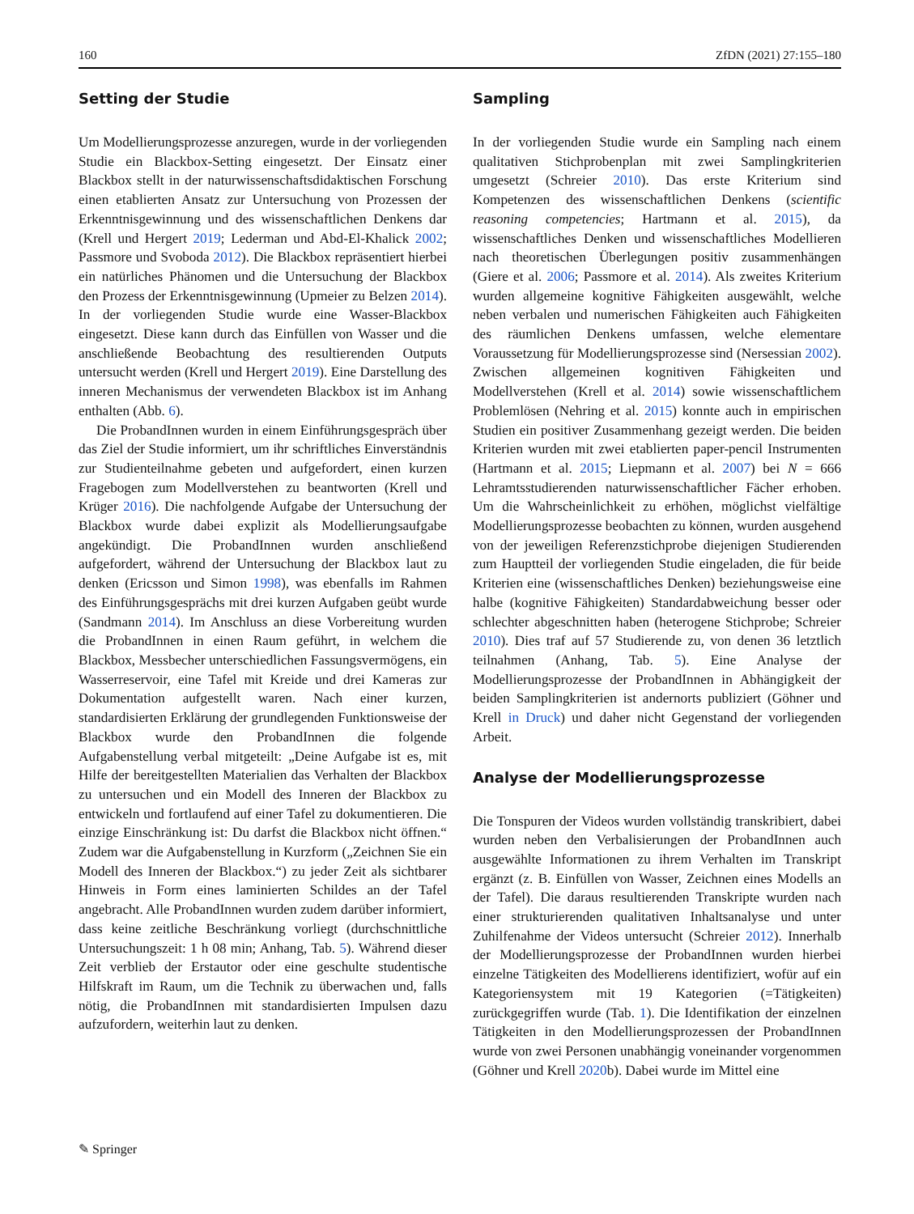160 ZfDN (2021) 27:155–180
Setting der Studie
Um Modellierungsprozesse anzuregen, wurde in der vorliegenden Studie ein Blackbox-Setting eingesetzt. Der Einsatz einer Blackbox stellt in der naturwissenschaftsdidaktischen Forschung einen etablierten Ansatz zur Untersuchung von Prozessen der Erkenntnisgewinnung und des wissenschaftlichen Denkens dar (Krell und Hergert 2019; Lederman und Abd-El-Khalick 2002; Passmore und Svoboda 2012). Die Blackbox repräsentiert hierbei ein natürliches Phänomen und die Untersuchung der Blackbox den Prozess der Erkenntnisgewinnung (Upmeier zu Belzen 2014). In der vorliegenden Studie wurde eine Wasser-Blackbox eingesetzt. Diese kann durch das Einfüllen von Wasser und die anschließende Beobachtung des resultierenden Outputs untersucht werden (Krell und Hergert 2019). Eine Darstellung des inneren Mechanismus der verwendeten Blackbox ist im Anhang enthalten (Abb. 6).
Die ProbandInnen wurden in einem Einführungsgespräch über das Ziel der Studie informiert, um ihr schriftliches Einverständnis zur Studienteilnahme gebeten und aufgefordert, einen kurzen Fragebogen zum Modellverstehen zu beantworten (Krell und Krüger 2016). Die nachfolgende Aufgabe der Untersuchung der Blackbox wurde dabei explizit als Modellierungsaufgabe angekündigt. Die ProbandInnen wurden anschließend aufgefordert, während der Untersuchung der Blackbox laut zu denken (Ericsson und Simon 1998), was ebenfalls im Rahmen des Einführungsgesprächs mit drei kurzen Aufgaben geübt wurde (Sandmann 2014). Im Anschluss an diese Vorbereitung wurden die ProbandInnen in einen Raum geführt, in welchem die Blackbox, Messbecher unterschiedlichen Fassungsvermögens, ein Wasserreservoir, eine Tafel mit Kreide und drei Kameras zur Dokumentation aufgestellt waren. Nach einer kurzen, standardisierten Erklärung der grundlegenden Funktionsweise der Blackbox wurde den ProbandInnen die folgende Aufgabenstellung verbal mitgeteilt: „Deine Aufgabe ist es, mit Hilfe der bereitgestellten Materialien das Verhalten der Blackbox zu untersuchen und ein Modell des Inneren der Blackbox zu entwickeln und fortlaufend auf einer Tafel zu dokumentieren. Die einzige Einschränkung ist: Du darfst die Blackbox nicht öffnen.“ Zudem war die Aufgabenstellung in Kurzform („Zeichnen Sie ein Modell des Inneren der Blackbox.“) zu jeder Zeit als sichtbarer Hinweis in Form eines laminierten Schildes an der Tafel angebracht. Alle ProbandInnen wurden zudem darüber informiert, dass keine zeitliche Beschränkung vorliegt (durchschnittliche Untersuchungszeit: 1 h 08 min; Anhang, Tab. 5). Während dieser Zeit verblieb der Erstautor oder eine geschulte studentische Hilfskraft im Raum, um die Technik zu überwachen und, falls nötig, die ProbandInnen mit standardisierten Impulsen dazu aufzufordern, weiterhin laut zu denken.
Sampling
In der vorliegenden Studie wurde ein Sampling nach einem qualitativen Stichprobenplan mit zwei Samplingkriterien umgesetzt (Schreier 2010). Das erste Kriterium sind Kompetenzen des wissenschaftlichen Denkens (scientific reasoning competencies; Hartmann et al. 2015), da wissenschaftliches Denken und wissenschaftliches Modellieren nach theoretischen Überlegungen positiv zusammenhängen (Giere et al. 2006; Passmore et al. 2014). Als zweites Kriterium wurden allgemeine kognitive Fähigkeiten ausgewählt, welche neben verbalen und numerischen Fähigkeiten auch Fähigkeiten des räumlichen Denkens umfassen, welche elementare Voraussetzung für Modellierungsprozesse sind (Nersessian 2002). Zwischen allgemeinen kognitiven Fähigkeiten und Modellverstehen (Krell et al. 2014) sowie wissenschaftlichem Problemlösen (Nehring et al. 2015) konnte auch in empirischen Studien ein positiver Zusammenhang gezeigt werden. Die beiden Kriterien wurden mit zwei etablierten paper-pencil Instrumenten (Hartmann et al. 2015; Liepmann et al. 2007) bei N = 666 Lehramtsstudierenden naturwissenschaftlicher Fächer erhoben. Um die Wahrscheinlichkeit zu erhöhen, möglichst vielfältige Modellierungsprozesse beobachten zu können, wurden ausgehend von der jeweiligen Referenzstichprobe diejenigen Studierenden zum Hauptteil der vorliegenden Studie eingeladen, die für beide Kriterien eine (wissenschaftliches Denken) beziehungsweise eine halbe (kognitive Fähigkeiten) Standardabweichung besser oder schlechter abgeschnitten haben (heterogene Stichprobe; Schreier 2010). Dies traf auf 57 Studierende zu, von denen 36 letztlich teilnahmen (Anhang, Tab. 5). Eine Analyse der Modellierungsprozesse der ProbandInnen in Abhängigkeit der beiden Samplingkriterien ist andernorts publiziert (Göhner und Krell in Druck) und daher nicht Gegenstand der vorliegenden Arbeit.
Analyse der Modellierungsprozesse
Die Tonspuren der Videos wurden vollständig transkribiert, dabei wurden neben den Verbalisierungen der ProbandInnen auch ausgewählte Informationen zu ihrem Verhalten im Transkript ergänzt (z. B. Einfüllen von Wasser, Zeichnen eines Modells an der Tafel). Die daraus resultierenden Transkripte wurden nach einer strukturierenden qualitativen Inhaltsanalyse und unter Zuhilfenahme der Videos untersucht (Schreier 2012). Innerhalb der Modellierungsprozesse der ProbandInnen wurden hierbei einzelne Tätigkeiten des Modellierens identifiziert, wofür auf ein Kategoriensystem mit 19 Kategorien (=Tätigkeiten) zurückgegriffen wurde (Tab. 1). Die Identifikation der einzelnen Tätigkeiten in den Modellierungsprozessen der ProbandInnen wurde von zwei Personen unabhängig voneinander vorgenommen (Göhner und Krell 2020b). Dabei wurde im Mittel eine
✎ Springer